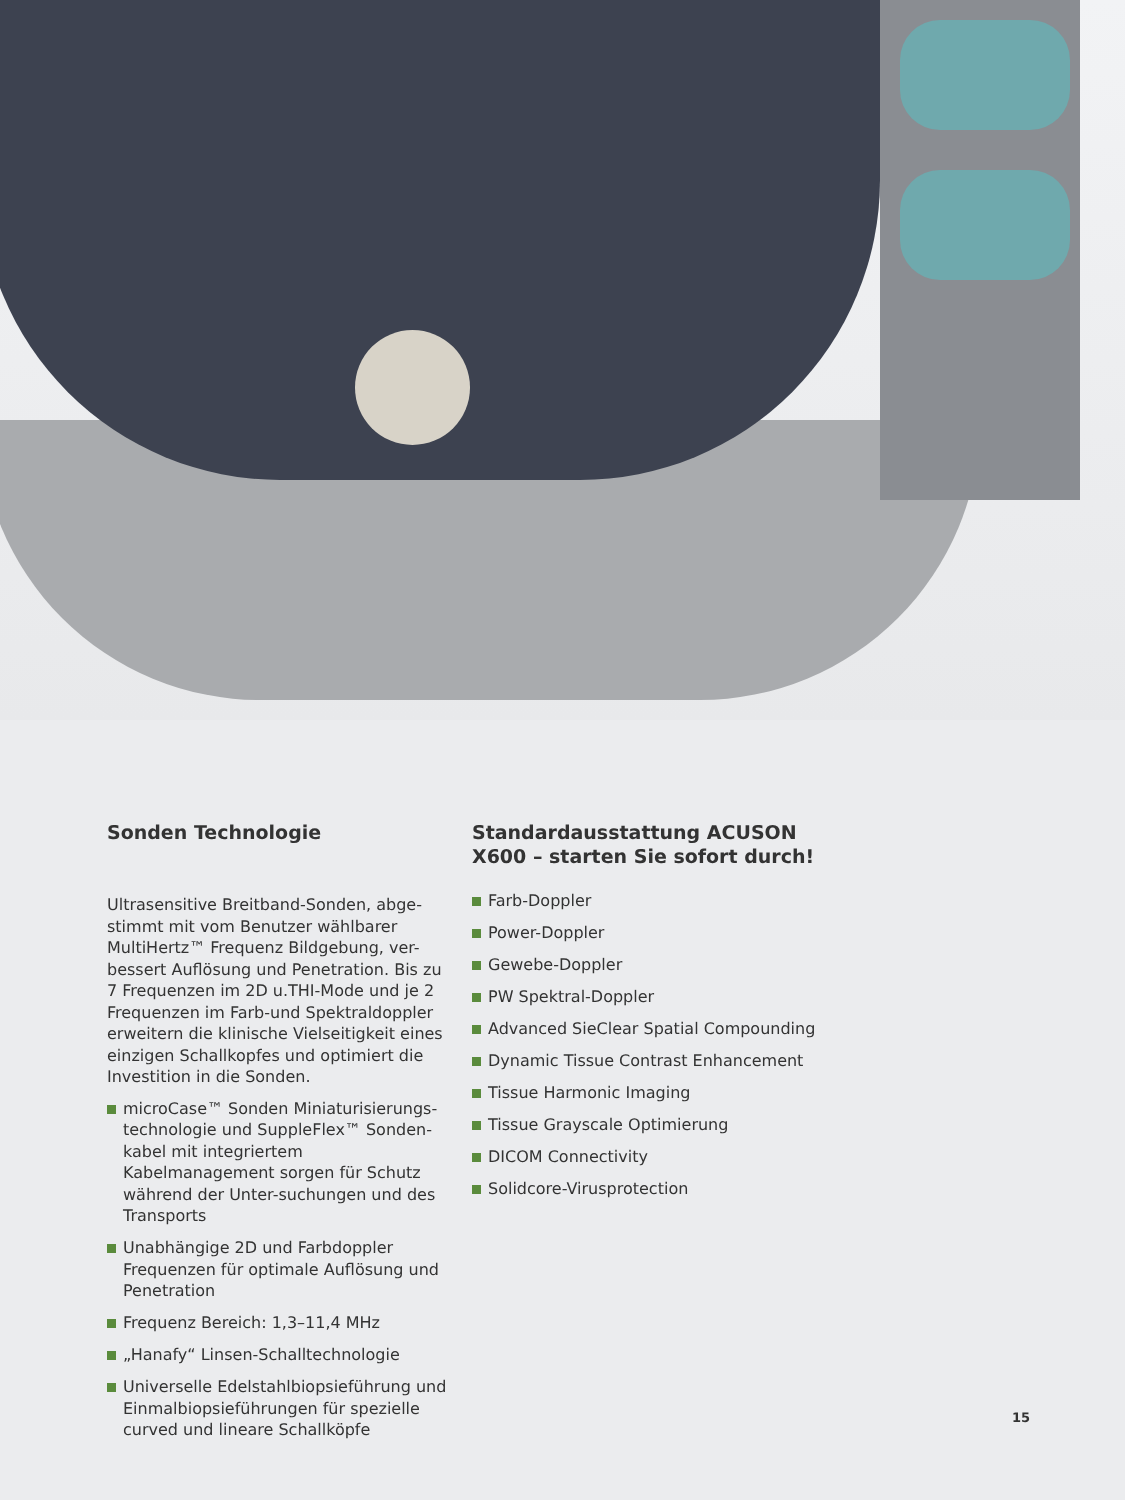Sonden Technologie
Ultrasensitive Breitband-Sonden, abge-stimmt mit vom Benutzer wählbarer MultiHertz™ Frequenz Bildgebung, ver-bessert Auflösung und Penetration. Bis zu 7 Frequenzen im 2D u.THI-Mode und je 2 Frequenzen im Farb-und Spektraldoppler erweitern die klinische Vielseitigkeit eines einzigen Schallkopfes und optimiert die Investition in die Sonden.
microCase™ Sonden Miniaturisierungs-technologie und SuppleFlex™ Sonden-kabel mit integriertem Kabelmanagement sorgen für Schutz während der Unter-suchungen und des Transports
Unabhängige 2D und Farbdoppler Frequenzen für optimale Auflösung und Penetration
Frequenz Bereich: 1,3–11,4 MHz
„Hanafy“ Linsen-Schalltechnologie
Universelle Edelstahlbiopsieführung und Einmalbiopsieführungen für spezielle curved und lineare Schallköpfe
Standardausstattung ACUSON X600 – starten Sie sofort durch!
Farb-Doppler
Power-Doppler
Gewebe-Doppler
PW Spektral-Doppler
Advanced SieClear Spatial Compounding
Dynamic Tissue Contrast Enhancement
Tissue Harmonic Imaging
Tissue Grayscale Optimierung
DICOM Connectivity
Solidcore-Virusprotection
15